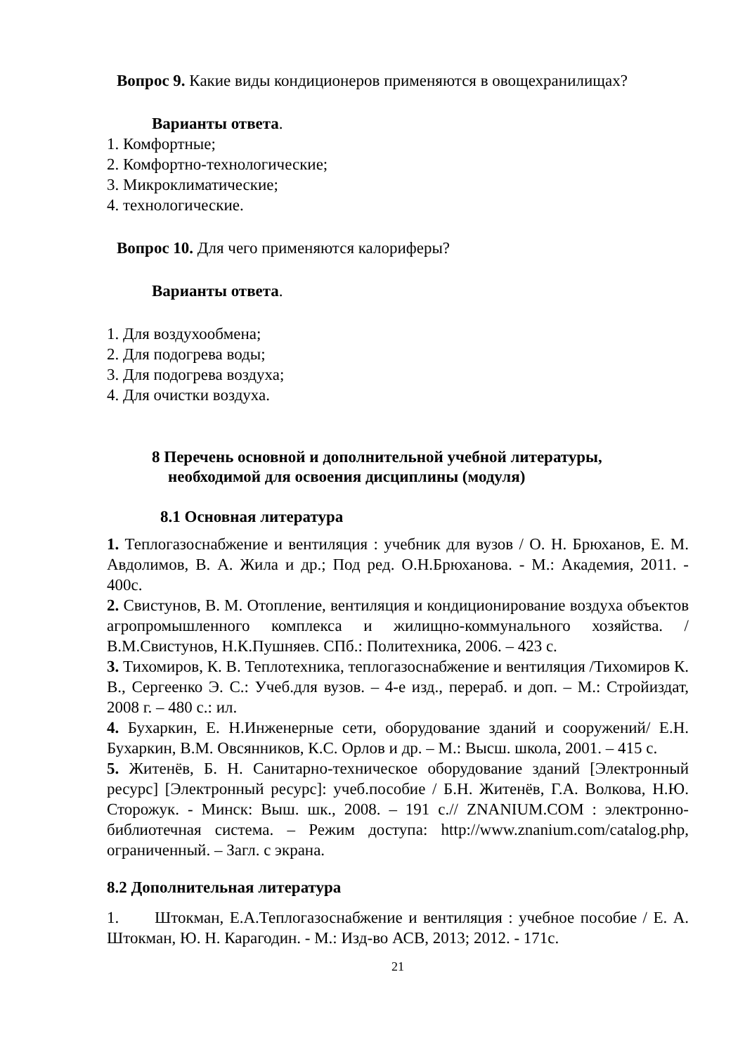Вопрос 9. Какие виды кондиционеров применяются в овощехранилищах?
Варианты ответа.
1. Комфортные;
2. Комфортно-технологические;
3. Микроклиматические;
4. технологические.
Вопрос 10. Для чего применяются калориферы?
Варианты ответа.
1. Для воздухообмена;
2. Для подогрева воды;
3. Для подогрева воздуха;
4. Для очистки воздуха.
8 Перечень основной и дополнительной учебной литературы,
необходимой для освоения дисциплины (модуля)
8.1 Основная литература
1. Теплогазоснабжение и вентиляция : учебник для вузов / О. Н. Брюханов, Е. М. Авдолимов, В. А. Жила и др.; Под ред. О.Н.Брюханова. - М.: Академия, 2011. - 400с.
2. Свистунов, В. М. Отопление, вентиляция и кондиционирование воздуха объектов агропромышленного комплекса и жилищно-коммунального хозяйства. /В.М.Свистунов, Н.К.Пушняев. СПб.: Политехника, 2006. – 423 с.
3. Тихомиров, К. В. Теплотехника, теплогазоснабжение и вентиляция /Тихомиров К. В., Сергеенко Э. С.: Учеб.для вузов. – 4-е изд., перераб. и доп. – М.: Стройиздат, 2008 г. – 480 с.: ил.
4. Бухаркин, Е. Н.Инженерные сети, оборудование зданий и сооружений/ Е.Н. Бухаркин, В.М. Овсянников, К.С. Орлов и др. – М.: Высш. школа, 2001. – 415 с.
5. Житенёв, Б. Н. Санитарно-техническое оборудование зданий [Электронный ресурс] [Электронный ресурс]: учеб.пособие / Б.Н. Житенёв, Г.А. Волкова, Н.Ю. Сторожук. - Минск: Выш. шк., 2008. – 191 с.// ZNANIUM.COM : электронно-библиотечная система. – Режим доступа: http://www.znanium.com/catalog.php, ограниченный. – Загл. с экрана.
8.2 Дополнительная литература
1. Штокман, Е.А.Теплогазоснабжение и вентиляция : учебное пособие / Е. А. Штокман, Ю. Н. Карагодин. - М.: Изд-во АСВ, 2013; 2012. - 171с.
21